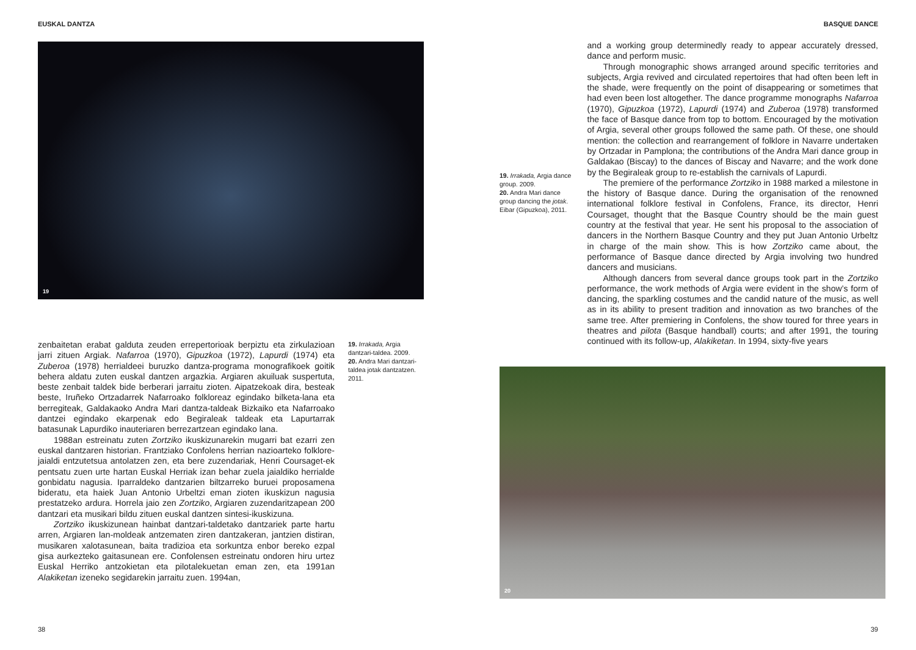EUSKAL DANTZA
19
zenbaitetan erabat galduta zeuden errepertorioak berpiztu eta zirkulazioan jarri zituen Argiak. Nafarroa (1970), Gipuzkoa (1972), Lapurdi (1974) eta Zuberoa (1978) herrialdeei buruzko dantza-programa monografikoek goitik behera aldatu zuten euskal dantzen argazkia. Argiaren akuiluak suspertuta, beste zenbait taldek bide berberari jarraitu zioten. Aipatzekoak dira, besteak beste, Iruñeko Ortzadarrek Nafarroako folkloreaz egindako bilketa-lana eta berregiteak, Galdakaoko Andra Mari dantza-taldeak Bizkaiko eta Nafarroako dantzei egindako ekarpenak edo Begiraleak taldeak eta Lapurtarrak batasunak Lapurdiko inauteriaren berrezartzean egindako lana.
1988an estreinatu zuten Zortziko ikuskizunarekin mugarri bat ezarri zen euskal dantzaren historian. Frantziako Confolens herrian nazioarteko folklore-jaialdi entzutetsua antolatzen zen, eta bere zuzendariak, Henri Coursaget-ek pentsatu zuen urte hartan Euskal Herriak izan behar zuela jaialdiko herrialde gonbidatu nagusia. Iparraldeko dantzarien biltzarreko buruei proposamena bideratu, eta haiek Juan Antonio Urbeltzi eman zioten ikuskizun nagusia prestatzeko ardura. Horrela jaio zen Zortziko, Argiaren zuzendaritzapean 200 dantzari eta musikari bildu zituen euskal dantzen sintesi-ikuskizuna.
Zortziko ikuskizunean hainbat dantzari-taldetako dantzariek parte hartu arren, Argiaren lan-moldeak antzematen ziren dantzakeran, jantzien distiran, musikaren xalotasunean, baita tradizioa eta sorkuntza enbor bereko ezpal gisa aurkezteko gaitasunean ere. Confolensen estreinatu ondoren hiru urtez Euskal Herriko antzokietan eta pilotalekuetan eman zen, eta 1991an Alakiketan izeneko segidarekin jarraitu zuen. 1994an,
19. Irrakada, Argia dantzari-taldea. 2009.
20. Andra Mari dantzari-taldea jotak dantzatzen. 2011.
38
BASQUE DANCE
19. Irrakada, Argia dance group. 2009.
20. Andra Mari dance group dancing the jotak. Eibar (Gipuzkoa), 2011.
and a working group determinedly ready to appear accurately dressed, dance and perform music.
Through monographic shows arranged around specific territories and subjects, Argia revived and circulated repertoires that had often been left in the shade, were frequently on the point of disappearing or sometimes that had even been lost altogether. The dance programme monographs Nafarroa (1970), Gipuzkoa (1972), Lapurdi (1974) and Zuberoa (1978) transformed the face of Basque dance from top to bottom. Encouraged by the motivation of Argia, several other groups followed the same path. Of these, one should mention: the collection and rearrangement of folklore in Navarre undertaken by Ortzadar in Pamplona; the contributions of the Andra Mari dance group in Galdakao (Biscay) to the dances of Biscay and Navarre; and the work done by the Begiraleak group to re-establish the carnivals of Lapurdi.
The premiere of the performance Zortziko in 1988 marked a milestone in the history of Basque dance. During the organisation of the renowned international folklore festival in Confolens, France, its director, Henri Coursaget, thought that the Basque Country should be the main guest country at the festival that year. He sent his proposal to the association of dancers in the Northern Basque Country and they put Juan Antonio Urbeltz in charge of the main show. This is how Zortziko came about, the performance of Basque dance directed by Argia involving two hundred dancers and musicians.
Although dancers from several dance groups took part in the Zortziko performance, the work methods of Argia were evident in the show’s form of dancing, the sparkling costumes and the candid nature of the music, as well as in its ability to present tradition and innovation as two branches of the same tree. After premiering in Confolens, the show toured for three years in theatres and pilota (Basque handball) courts; and after 1991, the touring continued with its follow-up, Alakiketan. In 1994, sixty-five years
20
39